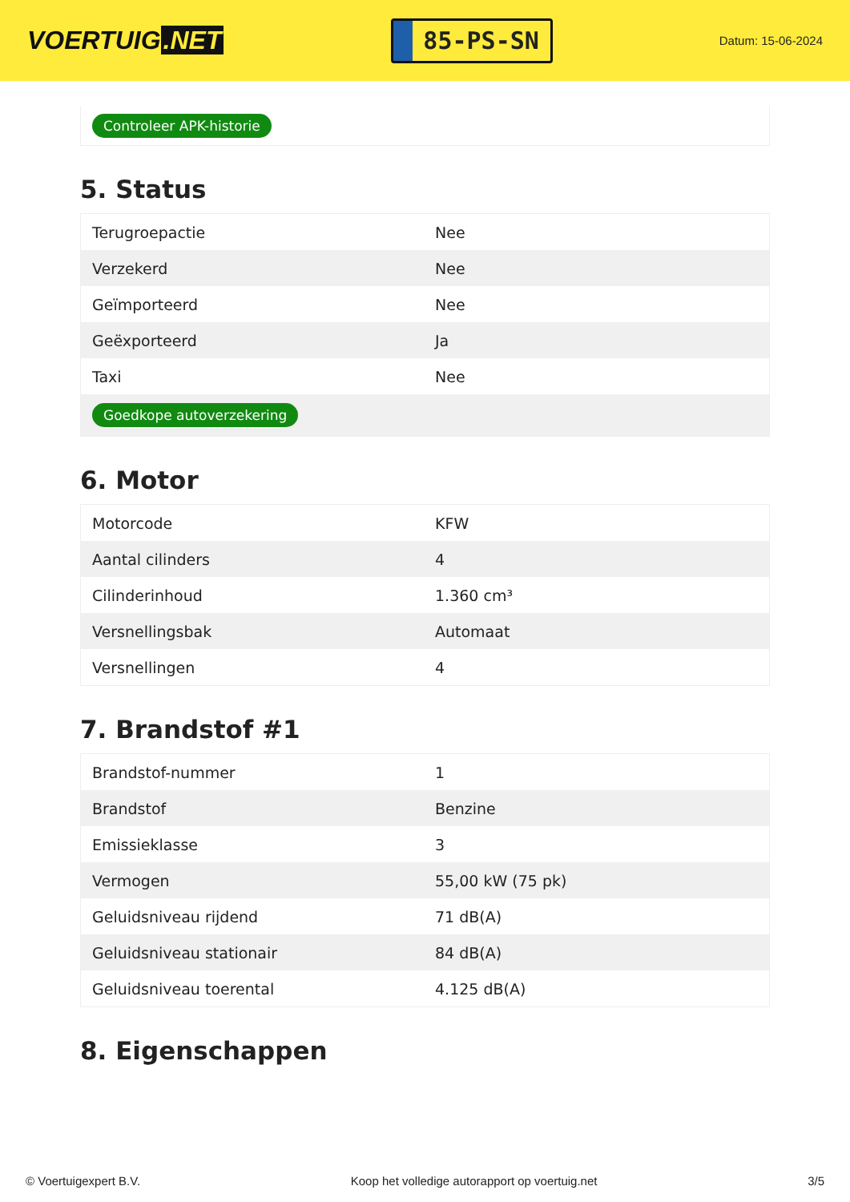VOERTUIG.NET
85-PS-SN
Datum: 15-06-2024
Controleer APK-historie
5. Status
| Terugroepactie | Nee |
| Verzekerd | Nee |
| Geïmporteerd | Nee |
| Geëxporteerd | Ja |
| Taxi | Nee |
| Goedkope autoverzekering | |
6. Motor
| Motorcode | KFW |
| Aantal cilinders | 4 |
| Cilinderinhoud | 1.360 cm³ |
| Versnellingsbak | Automaat |
| Versnellingen | 4 |
7. Brandstof #1
| Brandstof-nummer | 1 |
| Brandstof | Benzine |
| Emissieklasse | 3 |
| Vermogen | 55,00 kW (75 pk) |
| Geluidsniveau rijdend | 71 dB(A) |
| Geluidsniveau stationair | 84 dB(A) |
| Geluidsniveau toerental | 4.125 dB(A) |
8. Eigenschappen
© Voertuigexpert B.V. Koop het volledige autorapport op voertuig.net 3/5